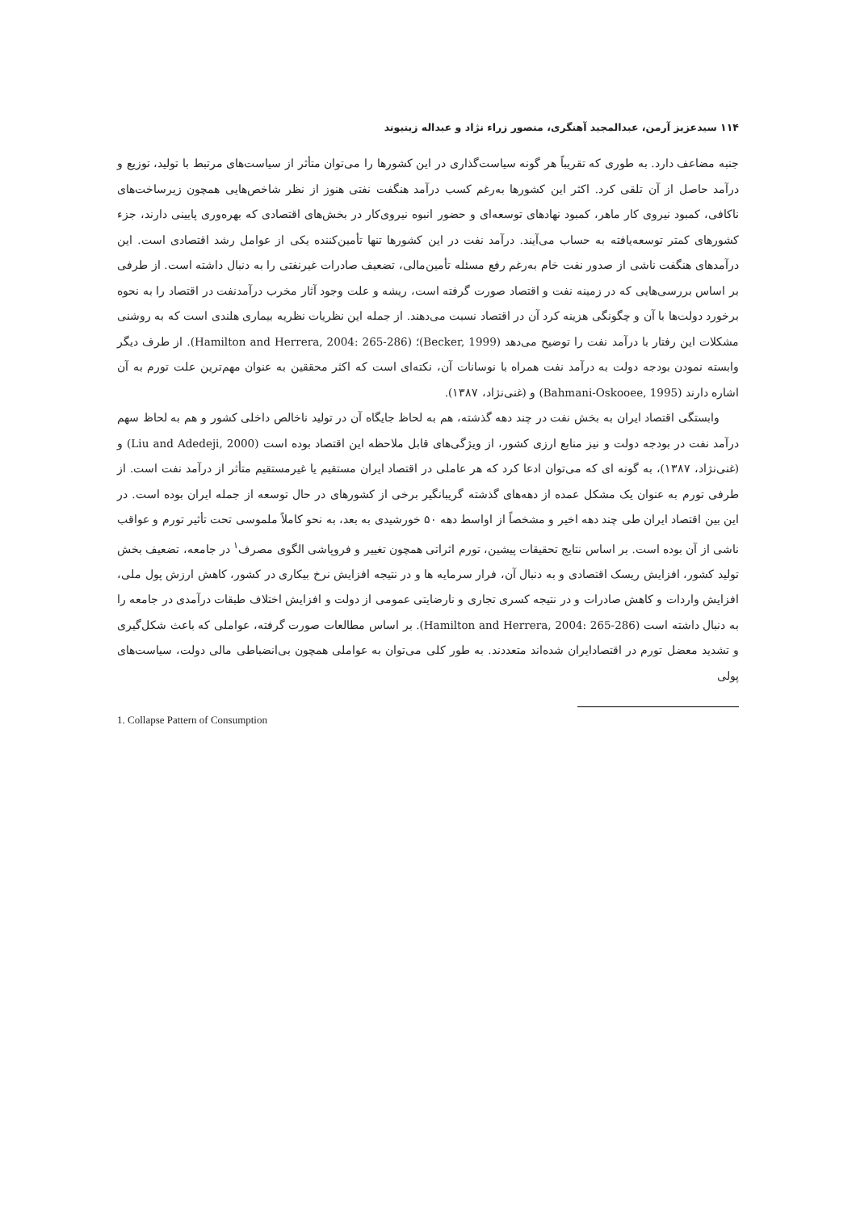۱۱۴ سیدعزیز آرمن، عبدالمجید آهنگری، منصور زراء نژاد و عبداله زینیوند
جنبه مضاعف دارد. به طوری که تقریباً هر گونه سیاست‌گذاری در این کشورها را می‌توان متأثر از سیاست‌های مرتبط با تولید، توزیع و درآمد حاصل از آن تلقی کرد. اکثر این کشورها به‌رغم کسب درآمد هنگفت نفتی هنوز از نظر شاخص‌هایی همچون زیرساخت‌های ناکافی، کمبود نیروی کار ماهر، کمبود نهادهای توسعه‌ای و حضور انبوه نیروی‌کار در بخش‌های اقتصادی که بهره‌وری پایینی دارند، جزء کشورهای کمتر توسعه‌یافته به حساب می‌آیند. درآمد نفت در این کشورها تنها تأمین‌کننده یکی از عوامل رشد اقتصادی است. این درآمدهای هنگفت ناشی از صدور نفت خام به‌رغم رفع مسئله تأمین‌مالی، تضعیف صادرات غیرنفتی را به دنبال داشته است. از طرفی بر اساس بررسی‌هایی که در زمینه نفت و اقتصاد صورت گرفته است، ریشه و علت وجود آثار مخرب درآمدنفت در اقتصاد را به نحوه برخورد دولت‌ها با آن و چگونگی هزینه کرد آن در اقتصاد نسبت می‌دهند. از جمله این نظریات نظریه بیماری هلندی است که به روشنی مشکلات این رفتار با درآمد نفت را توضیح می‌دهد (Becker, 1999)؛ (Hamilton and Herrera, 2004: 265-286). از طرف دیگر وابسته نمودن بودجه دولت به درآمد نفت همراه با نوسانات آن، نکته‌ای است که اکثر محققین به عنوان مهم‌ترین علت تورم به آن اشاره دارند (Bahmani-Oskooee, 1995) و (غنی‌نژاد، ۱۳۸۷).
وابستگی اقتصاد ایران به بخش نفت در چند دهه گذشته، هم به لحاظ جایگاه آن در تولید ناخالص داخلی کشور و هم به لحاظ سهم درآمد نفت در بودجه دولت و نیز منابع ارزی کشور، از ویژگی‌های قابل ملاحظه این اقتصاد بوده است (Liu and Adedeji, 2000) و (غنی‌نژاد، ۱۳۸۷)، به گونه ای که می‌توان ادعا کرد که هر عاملی در اقتصاد ایران مستقیم یا غیرمستقیم متأثر از درآمد نفت است. از طرفی تورم به عنوان یک مشکل عمده از دهه‌های گذشته گریبانگیر برخی از کشورهای در حال توسعه از جمله ایران بوده است. در این بین اقتصاد ایران طی چند دهه اخیر و مشخصاً از اواسط دهه ۵۰ خورشیدی به بعد، به نحو کاملاً ملموسی تحت تأثیر تورم و عواقب ناشی از آن بوده است. بر اساس نتایج تحقیقات پیشین، تورم اثراتی همچون تغییر و فروپاشی الگوی مصرف<sup>۱</sup> در جامعه، تضعیف بخش تولید کشور، افزایش ریسک اقتصادی و به دنبال آن، فرار سرمایه ها و در نتیجه افزایش نرخ بیکاری در کشور، کاهش ارزش پول ملی، افزایش واردات و کاهش صادرات و در نتیجه کسری تجاری و نارضایتی عمومی از دولت و افزایش اختلاف طبقات درآمدی در جامعه را به دنبال داشته است (Hamilton and Herrera, 2004: 265-286). بر اساس مطالعات صورت گرفته، عواملی که باعث شکل‌گیری و تشدید معضل تورم در اقتصادایران شده‌اند متعددند. به طور کلی می‌توان به عواملی همچون بی‌انضباطی مالی دولت، سیاست‌های پولی
1. Collapse Pattern of Consumption